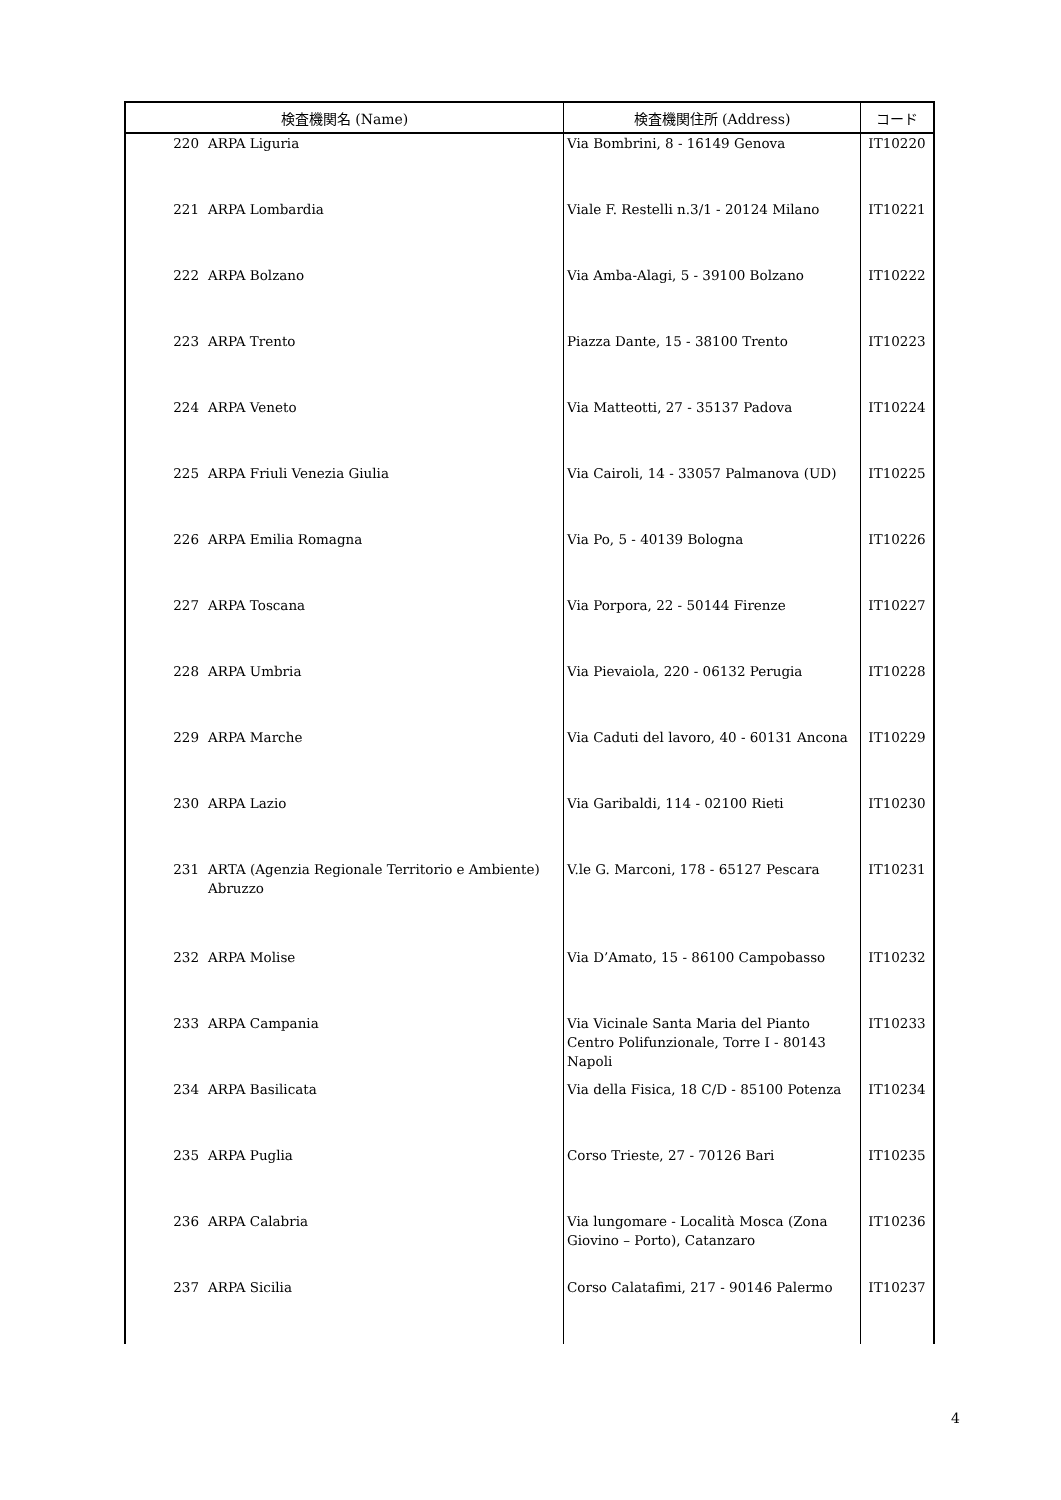| 検査機関名 (Name) | | 検査機関住所 (Address) | コード |
| --- | --- | --- | --- |
| 220 | ARPA Liguria | Via Bombrini, 8 - 16149 Genova | IT10220 |
| 221 | ARPA Lombardia | Viale F. Restelli n.3/1 - 20124 Milano | IT10221 |
| 222 | ARPA Bolzano | Via Amba-Alagi, 5 - 39100 Bolzano | IT10222 |
| 223 | ARPA Trento | Piazza Dante, 15 - 38100 Trento | IT10223 |
| 224 | ARPA Veneto | Via Matteotti, 27 - 35137 Padova | IT10224 |
| 225 | ARPA Friuli Venezia Giulia | Via Cairoli, 14 - 33057 Palmanova (UD) | IT10225 |
| 226 | ARPA Emilia Romagna | Via Po, 5 - 40139 Bologna | IT10226 |
| 227 | ARPA Toscana | Via Porpora, 22 - 50144 Firenze | IT10227 |
| 228 | ARPA Umbria | Via Pievaiola, 220 - 06132 Perugia | IT10228 |
| 229 | ARPA Marche | Via Caduti del lavoro, 40 - 60131 Ancona | IT10229 |
| 230 | ARPA Lazio | Via Garibaldi, 114 - 02100 Rieti | IT10230 |
| 231 | ARTA (Agenzia Regionale Territorio e Ambiente) Abruzzo | V.le G. Marconi, 178 - 65127 Pescara | IT10231 |
| 232 | ARPA Molise | Via D’Amato, 15 - 86100 Campobasso | IT10232 |
| 233 | ARPA Campania | Via Vicinale Santa Maria del Pianto Centro Polifunzionale, Torre I - 80143 Napoli | IT10233 |
| 234 | ARPA Basilicata | Via della Fisica, 18 C/D - 85100 Potenza | IT10234 |
| 235 | ARPA Puglia | Corso Trieste, 27 - 70126 Bari | IT10235 |
| 236 | ARPA Calabria | Via lungomare - Località Mosca (Zona Giovino – Porto), Catanzaro | IT10236 |
| 237 | ARPA Sicilia | Corso Calatafimi, 217 - 90146 Palermo | IT10237 |
4